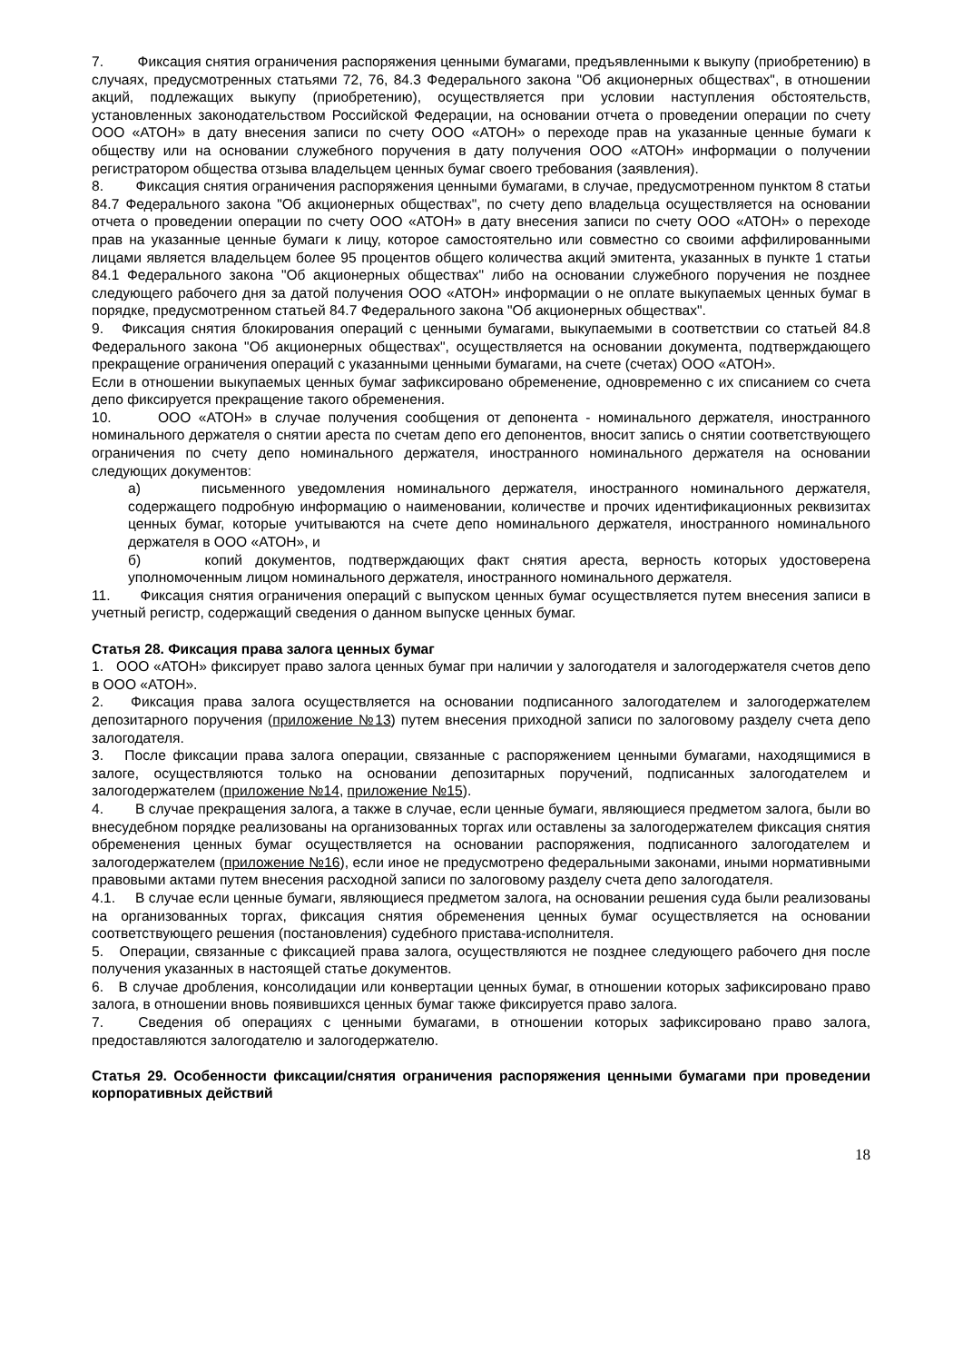7. Фиксация снятия ограничения распоряжения ценными бумагами, предъявленными к выкупу (приобретению) в случаях, предусмотренных статьями 72, 76, 84.3 Федерального закона "Об акционерных обществах", в отношении акций, подлежащих выкупу (приобретению), осуществляется при условии наступления обстоятельств, установленных законодательством Российской Федерации, на основании отчета о проведении операции по счету ООО «АТОН» в дату внесения записи по счету ООО «АТОН» о переходе прав на указанные ценные бумаги к обществу или на основании служебного поручения в дату получения ООО «АТОН» информации о получении регистратором общества отзыва владельцем ценных бумаг своего требования (заявления).
8. Фиксация снятия ограничения распоряжения ценными бумагами, в случае, предусмотренном пунктом 8 статьи 84.7 Федерального закона "Об акционерных обществах", по счету депо владельца осуществляется на основании отчета о проведении операции по счету ООО «АТОН» в дату внесения записи по счету ООО «АТОН» о переходе прав на указанные ценные бумаги к лицу, которое самостоятельно или совместно со своими аффилированными лицами является владельцем более 95 процентов общего количества акций эмитента, указанных в пункте 1 статьи 84.1 Федерального закона "Об акционерных обществах" либо на основании служебного поручения не позднее следующего рабочего дня за датой получения ООО «АТОН» информации о не оплате выкупаемых ценных бумаг в порядке, предусмотренном статьей 84.7 Федерального закона "Об акционерных обществах".
9. Фиксация снятия блокирования операций с ценными бумагами, выкупаемыми в соответствии со статьей 84.8 Федерального закона "Об акционерных обществах", осуществляется на основании документа, подтверждающего прекращение ограничения операций с указанными ценными бумагами, на счете (счетах) ООО «АТОН».
Если в отношении выкупаемых ценных бумаг зафиксировано обременение, одновременно с их списанием со счета депо фиксируется прекращение такого обременения.
10. ООО «АТОН» в случае получения сообщения от депонента - номинального держателя, иностранного номинального держателя о снятии ареста по счетам депо его депонентов, вносит запись о снятии соответствующего ограничения по счету депо номинального держателя, иностранного номинального держателя на основании следующих документов:
а) письменного уведомления номинального держателя, иностранного номинального держателя, содержащего подробную информацию о наименовании, количестве и прочих идентификационных реквизитах ценных бумаг, которые учитываются на счете депо номинального держателя, иностранного номинального держателя в ООО «АТОН», и
б) копий документов, подтверждающих факт снятия ареста, верность которых удостоверена уполномоченным лицом номинального держателя, иностранного номинального держателя.
11. Фиксация снятия ограничения операций с выпуском ценных бумаг осуществляется путем внесения записи в учетный регистр, содержащий сведения о данном выпуске ценных бумаг.
Статья 28. Фиксация права залога ценных бумаг
1. ООО «АТОН» фиксирует право залога ценных бумаг при наличии у залогодателя и залогодержателя счетов депо в ООО «АТОН».
2. Фиксация права залога осуществляется на основании подписанного залогодателем и залогодержателем депозитарного поручения (приложение №13) путем внесения приходной записи по залоговому разделу счета депо залогодателя.
3. После фиксации права залога операции, связанные с распоряжением ценными бумагами, находящимися в залоге, осуществляются только на основании депозитарных поручений, подписанных залогодателем и залогодержателем (приложение №14, приложение №15).
4. В случае прекращения залога, а также в случае, если ценные бумаги, являющиеся предметом залога, были во внесудебном порядке реализованы на организованных торгах или оставлены за залогодержателем фиксация снятия обременения ценных бумаг осуществляется на основании распоряжения, подписанного залогодателем и залогодержателем (приложение №16), если иное не предусмотрено федеральными законами, иными нормативными правовыми актами путем внесения расходной записи по залоговому разделу счета депо залогодателя.
4.1. В случае если ценные бумаги, являющиеся предметом залога, на основании решения суда были реализованы на организованных торгах, фиксация снятия обременения ценных бумаг осуществляется на основании соответствующего решения (постановления) судебного пристава-исполнителя.
5. Операции, связанные с фиксацией права залога, осуществляются не позднее следующего рабочего дня после получения указанных в настоящей статье документов.
6. В случае дробления, консолидации или конвертации ценных бумаг, в отношении которых зафиксировано право залога, в отношении вновь появившихся ценных бумаг также фиксируется право залога.
7. Сведения об операциях с ценными бумагами, в отношении которых зафиксировано право залога, предоставляются залогодателю и залогодержателю.
Статья 29. Особенности фиксации/снятия ограничения распоряжения ценными бумагами при проведении корпоративных действий
18